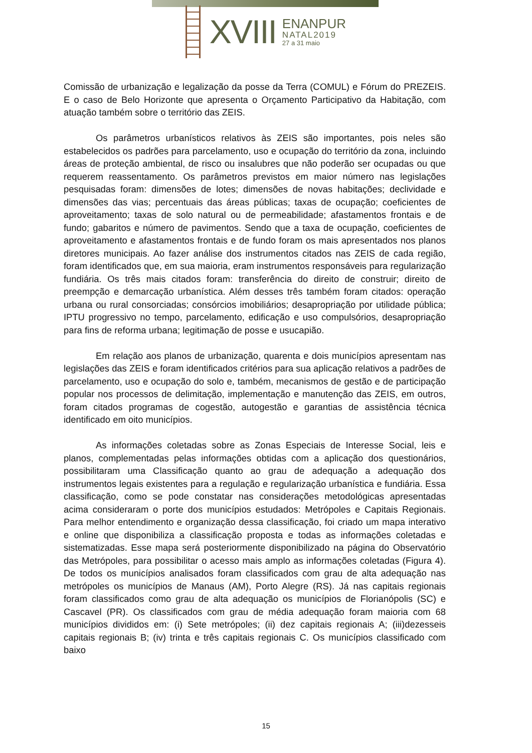XVIII
ENANPUR
NATAL2019
27 a 31 maio
Comissão de urbanização e legalização da posse da Terra (COMUL) e Fórum do PREZEIS. E o caso de Belo Horizonte que apresenta o Orçamento Participativo da Habitação, com atuação também sobre o território das ZEIS.
Os parâmetros urbanísticos relativos às ZEIS são importantes, pois neles são estabelecidos os padrões para parcelamento, uso e ocupação do território da zona, incluindo áreas de proteção ambiental, de risco ou insalubres que não poderão ser ocupadas ou que requerem reassentamento. Os parâmetros previstos em maior número nas legislações pesquisadas foram: dimensões de lotes; dimensões de novas habitações; declividade e dimensões das vias; percentuais das áreas públicas; taxas de ocupação; coeficientes de aproveitamento; taxas de solo natural ou de permeabilidade; afastamentos frontais e de fundo; gabaritos e número de pavimentos. Sendo que a taxa de ocupação, coeficientes de aproveitamento e afastamentos frontais e de fundo foram os mais apresentados nos planos diretores municipais. Ao fazer análise dos instrumentos citados nas ZEIS de cada região, foram identificados que, em sua maioria, eram instrumentos responsáveis para regularização fundiária. Os três mais citados foram: transferência do direito de construir; direito de preempção e demarcação urbanística. Além desses três também foram citados: operação urbana ou rural consorciadas; consórcios imobiliários; desapropriação por utilidade pública; IPTU progressivo no tempo, parcelamento, edificação e uso compulsórios, desapropriação para fins de reforma urbana; legitimação de posse e usucapião.
Em relação aos planos de urbanização, quarenta e dois municípios apresentam nas legislações das ZEIS e foram identificados critérios para sua aplicação relativos a padrões de parcelamento, uso e ocupação do solo e, também, mecanismos de gestão e de participação popular nos processos de delimitação, implementação e manutenção das ZEIS, em outros, foram citados programas de cogestão, autogestão e garantias de assistência técnica identificado em oito municípios.
As informações coletadas sobre as Zonas Especiais de Interesse Social, leis e planos, complementadas pelas informações obtidas com a aplicação dos questionários, possibilitaram uma Classificação quanto ao grau de adequação a adequação dos instrumentos legais existentes para a regulação e regularização urbanística e fundiária. Essa classificação, como se pode constatar nas considerações metodológicas apresentadas acima consideraram o porte dos municípios estudados: Metrópoles e Capitais Regionais. Para melhor entendimento e organização dessa classificação, foi criado um mapa interativo e online que disponibiliza a classificação proposta e todas as informações coletadas e sistematizadas. Esse mapa será posteriormente disponibilizado na página do Observatório das Metrópoles, para possibilitar o acesso mais amplo as informações coletadas (Figura 4). De todos os municípios analisados foram classificados com grau de alta adequação nas metrópoles os municípios de Manaus (AM), Porto Alegre (RS). Já nas capitais regionais foram classificados como grau de alta adequação os municípios de Florianópolis (SC) e Cascavel (PR). Os classificados com grau de média adequação foram maioria com 68 municípios divididos em: (i) Sete metrópoles; (ii) dez capitais regionais A; (iii)dezesseis capitais regionais B; (iv) trinta e três capitais regionais C. Os municípios classificado com baixo
15